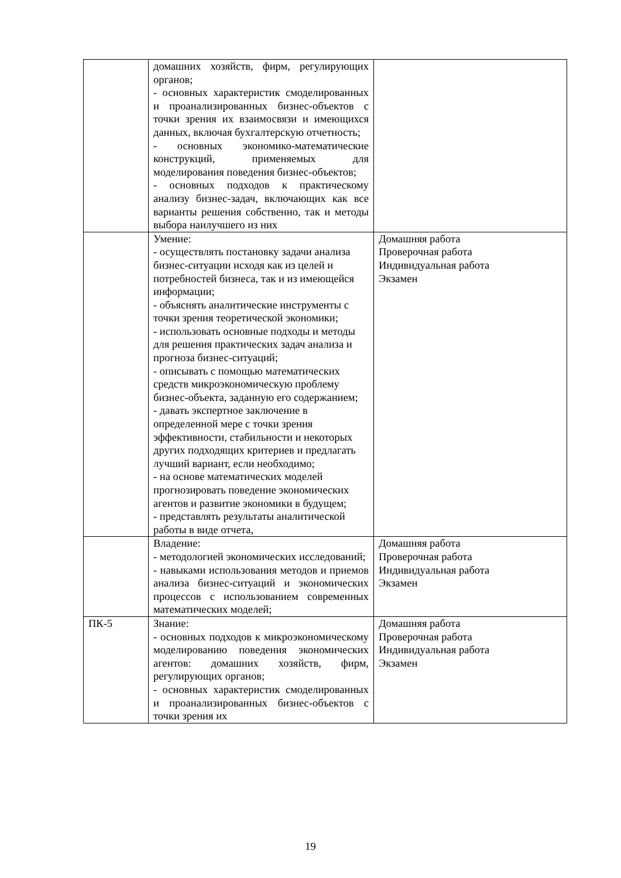| | домашних хозяйств, фирм, регулирующих органов; - основных характеристик смоделированных и проанализированных бизнес-объектов с точки зрения их взаимосвязи и имеющихся данных, включая бухгалтерскую отчетность; - основных экономико-математические конструкций, применяемых для моделирования поведения бизнес-объектов; - основных подходов к практическому анализу бизнес-задач, включающих как все варианты решения собственно, так и методы выбора наилучшего из них | |
| | Умение: - осуществлять постановку задачи анализа бизнес-ситуации исходя как из целей и потребностей бизнеса, так и из имеющейся информации; - объяснять аналитические инструменты с точки зрения теоретической экономики; - использовать основные подходы и методы для решения практических задач анализа и прогноза бизнес-ситуаций; - описывать с помощью математических средств микроэкономическую проблему бизнес-объекта, заданную его содержанием; - давать экспертное заключение в определенной мере с точки зрения эффективности, стабильности и некоторых других подходящих критериев и предлагать лучший вариант, если необходимо; - на основе математических моделей прогнозировать поведение экономических агентов и развитие экономики в будущем; - представлять результаты аналитической работы в виде отчета, | Домашняя работа Проверочная работа Индивидуальная работа Экзамен |
| | Владение: - методологией экономических исследований; - навыками использования методов и приемов анализа бизнес-ситуаций и экономических процессов с использованием современных математических моделей; | Домашняя работа Проверочная работа Индивидуальная работа Экзамен |
| ПК-5 | Знание: - основных подходов к микроэкономическому моделированию поведения экономических агентов: домашних хозяйств, фирм, регулирующих органов; - основных характеристик смоделированных и проанализированных бизнес-объектов с точки зрения их | Домашняя работа Проверочная работа Индивидуальная работа Экзамен |
19